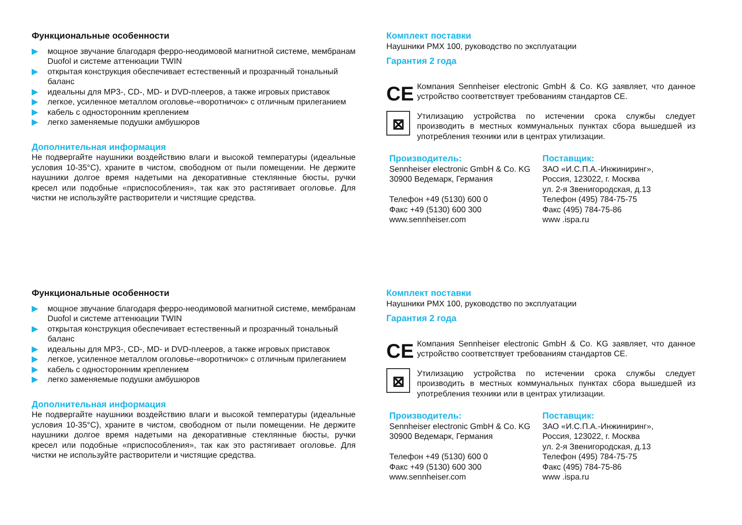Функциональные особенности
▶ мощное звучание благодаря ферро-неодимовой магнитной системе, мембранам Duofol и системе аттенюации TWIN
▶ открытая конструкция обеспечивает естественный и прозрачный тональный баланс
▶ идеальны для MP3-, CD-, MD- и DVD-плееров, а также игровых приставок
▶ легкое, усиленное металлом оголовье-«воротничок» с отличным прилеганием
▶ кабель с односторонним креплением
▶ легко заменяемые подушки амбушюров
Дополнительная информация
Не подвергайте наушники воздействию влаги и высокой температуры (идеальные условия 10-35°C), храните в чистом, свободном от пыли помещении. Не держите наушники долгое время надетыми на декоративные стеклянные бюсты, ручки кресел или подобные «приспособления», так как это растягивает оголовье. Для чистки не используйте растворители и чистящие средства.
Комплект поставки
Наушники PMX 100, руководство по эксплуатации
Гарантия 2 года
CE
Компания Sennheiser electronic GmbH & Co. KG заявляет, что данное устройство соответствует требованиям стандартов CE.
⊠
Утилизацию устройства по истечении срока службы следует производить в местных коммунальных пунктах сбора вышедшей из употребления техники или в центрах утилизации.
Производитель:
Sennheiser electronic GmbH & Co. KG
30900 Ведемарк, Германия
Телефон +49 (5130) 600 0
Факс +49 (5130) 600 300
www.sennheiser.com
Поставщик:
ЗАО «И.С.П.А.-Инжиниринг»,
Россия, 123022, г. Москва
ул. 2-я Звенигородская, д.13
Телефон (495) 784-75-75
Факс (495) 784-75-86
www .ispa.ru
Функциональные особенности
▶ мощное звучание благодаря ферро-неодимовой магнитной системе, мембранам Duofol и системе аттенюации TWIN
▶ открытая конструкция обеспечивает естественный и прозрачный тональный баланс
▶ идеальны для MP3-, CD-, MD- и DVD-плееров, а также игровых приставок
▶ легкое, усиленное металлом оголовье-«воротничок» с отличным прилеганием
▶ кабель с односторонним креплением
▶ легко заменяемые подушки амбушюров
Дополнительная информация
Не подвергайте наушники воздействию влаги и высокой температуры (идеальные условия 10-35°C), храните в чистом, свободном от пыли помещении. Не держите наушники долгое время надетыми на декоративные стеклянные бюсты, ручки кресел или подобные «приспособления», так как это растягивает оголовье. Для чистки не используйте растворители и чистящие средства.
Комплект поставки
Наушники PMX 100, руководство по эксплуатации
Гарантия 2 года
CE
Компания Sennheiser electronic GmbH & Co. KG заявляет, что данное устройство соответствует требованиям стандартов CE.
⊠
Утилизацию устройства по истечении срока службы следует производить в местных коммунальных пунктах сбора вышедшей из употребления техники или в центрах утилизации.
Производитель:
Sennheiser electronic GmbH & Co. KG
30900 Ведемарк, Германия
Телефон +49 (5130) 600 0
Факс +49 (5130) 600 300
www.sennheiser.com
Поставщик:
ЗАО «И.С.П.А.-Инжиниринг»,
Россия, 123022, г. Москва
ул. 2-я Звенигородская, д.13
Телефон (495) 784-75-75
Факс (495) 784-75-86
www .ispa.ru